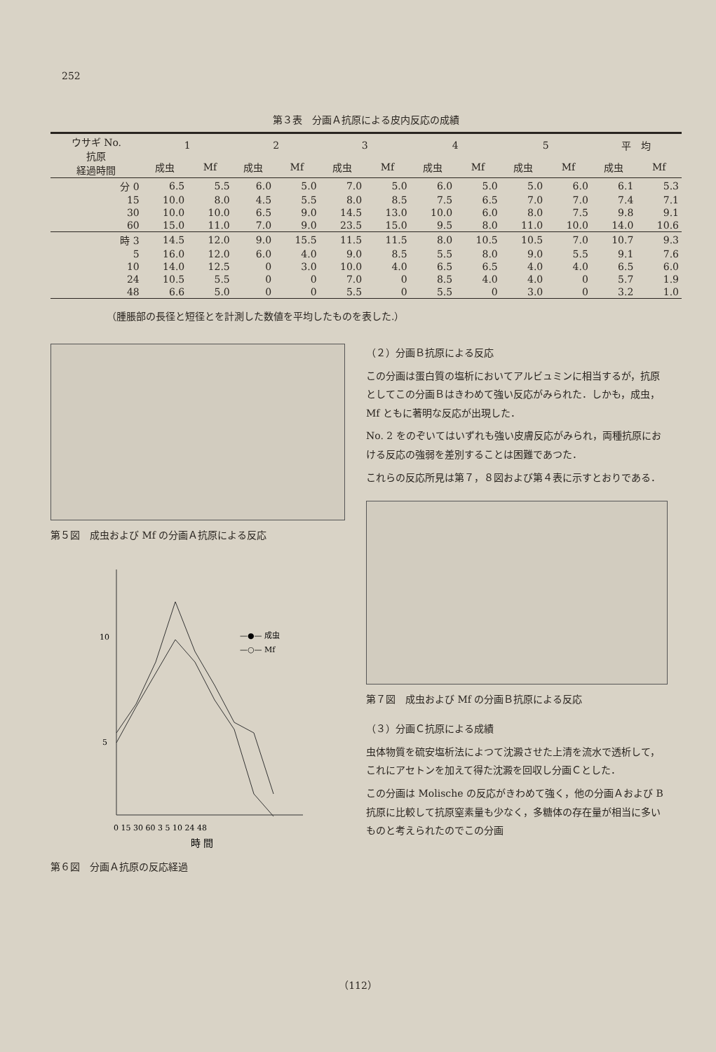252
第３表　分画Ａ抗原による皮内反応の成績
| ウサギ No. 抗原 経過時間 | 1 | | 2 | | 3 | | 4 | | 5 | | 平 均 | |
| --- | --- | --- | --- | --- | --- | --- | --- | --- | --- | --- | --- | --- |
| | 成虫 | Mf | 成虫 | Mf | 成虫 | Mf | 成虫 | Mf | 成虫 | Mf | 成虫 | Mf |
| 分 0 | 6.5 | 5.5 | 6.0 | 5.0 | 7.0 | 5.0 | 6.0 | 5.0 | 5.0 | 6.0 | 6.1 | 5.3 |
| 15 | 10.0 | 8.0 | 4.5 | 5.5 | 8.0 | 8.5 | 7.5 | 6.5 | 7.0 | 7.0 | 7.4 | 7.1 |
| 30 | 10.0 | 10.0 | 6.5 | 9.0 | 14.5 | 13.0 | 10.0 | 6.0 | 8.0 | 7.5 | 9.8 | 9.1 |
| 60 | 15.0 | 11.0 | 7.0 | 9.0 | 23.5 | 15.0 | 9.5 | 8.0 | 11.0 | 10.0 | 14.0 | 10.6 |
| 時 3 | 14.5 | 12.0 | 9.0 | 15.5 | 11.5 | 11.5 | 8.0 | 10.5 | 10.5 | 7.0 | 10.7 | 9.3 |
| 5 | 16.0 | 12.0 | 6.0 | 4.0 | 9.0 | 8.5 | 5.5 | 8.0 | 9.0 | 5.5 | 9.1 | 7.6 |
| 10 | 14.0 | 12.5 | 0 | 3.0 | 10.0 | 4.0 | 6.5 | 6.5 | 4.0 | 4.0 | 6.5 | 6.0 |
| 24 | 10.5 | 5.5 | 0 | 0 | 7.0 | 0 | 8.5 | 4.0 | 4.0 | 0 | 5.7 | 1.9 |
| 48 | 6.6 | 5.0 | 0 | 0 | 5.5 | 0 | 5.5 | 0 | 3.0 | 0 | 3.2 | 1.0 |
（腫脹部の長径と短径とを計測した数値を平均したものを表した.）
第５図　成虫および Mf の分画Ａ抗原による反応
10
5
—●— 成虫
—○— Mf
0 15 30 60 3 5 10 24 48
時 間
第６図　分画Ａ抗原の反応経過
（２）分画Ｂ抗原による反応
この分画は蛋白質の塩析においてアルビュミンに相当するが，抗原としてこの分画Ｂはきわめて強い反応がみられた．しかも，成虫，Mf ともに著明な反応が出現した．
No. 2 をのぞいてはいずれも強い皮膚反応がみられ，両種抗原における反応の強弱を差別することは困難であつた．
これらの反応所見は第７，８図および第４表に示すとおりである．
第７図　成虫および Mf の分画Ｂ抗原による反応
（３）分画Ｃ抗原による成績
虫体物質を硫安塩析法によつて沈澱させた上清を流水で透析して，これにアセトンを加えて得た沈澱を回収し分画Ｃとした．
この分画は Molische の反応がきわめて強く，他の分画Ａおよび B抗原に比較して抗原窒素量も少なく，多糖体の存在量が相当に多いものと考えられたのでこの分画
（112）